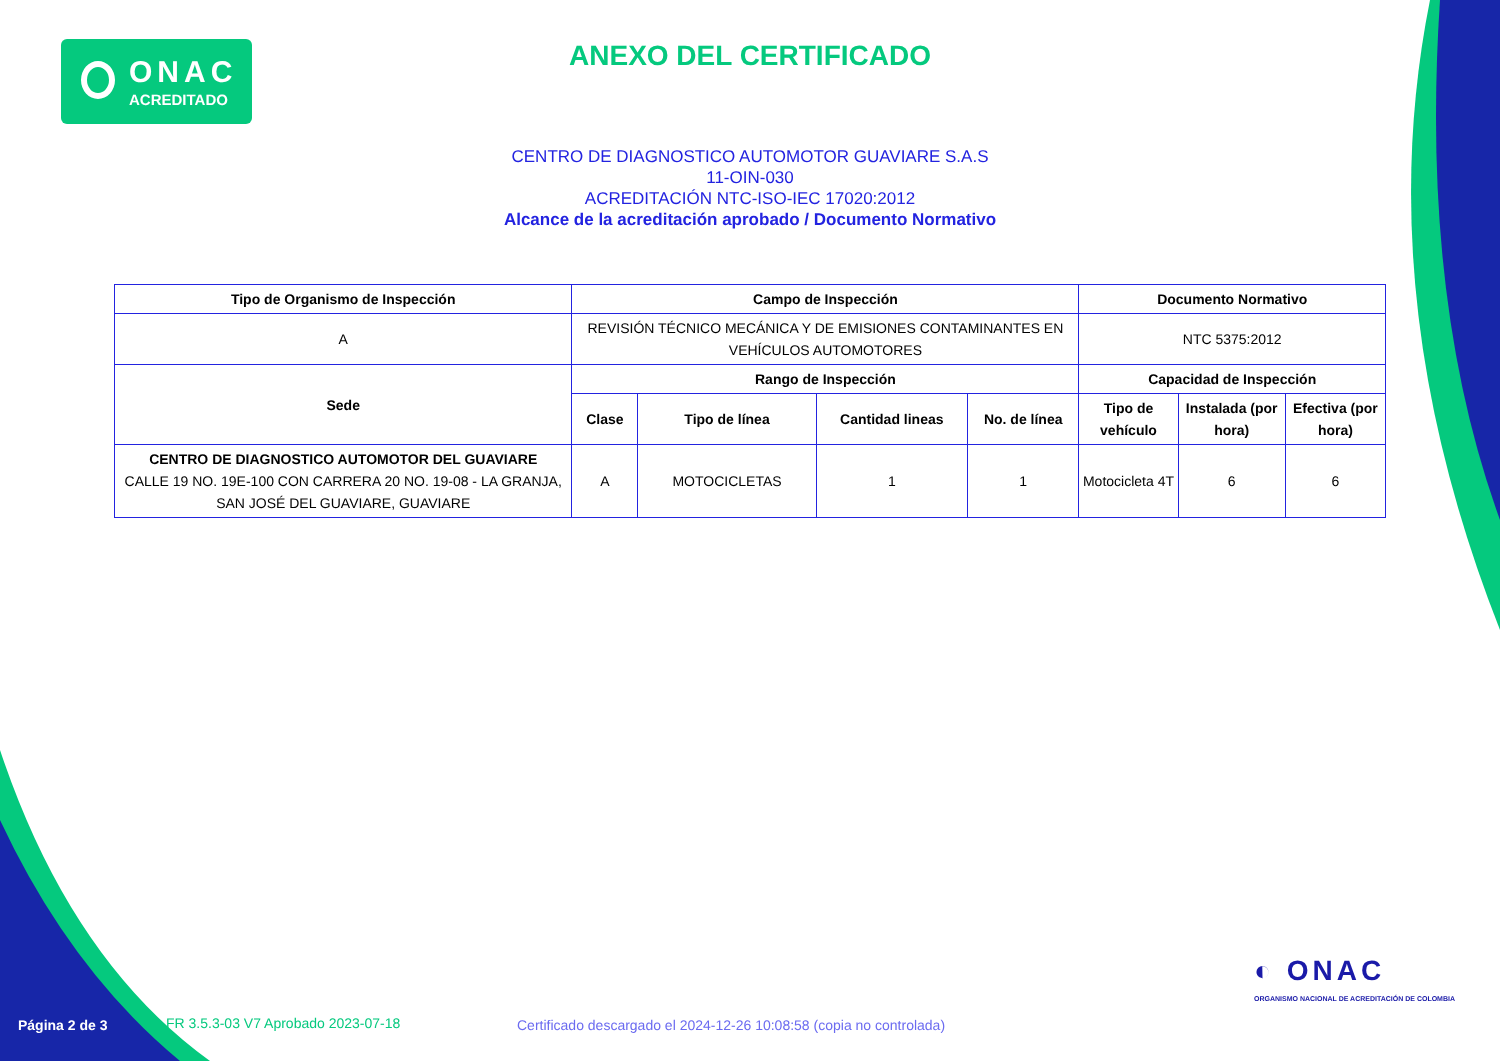ONAC
ACREDITADO
ANEXO DEL CERTIFICADO
CENTRO DE DIAGNOSTICO AUTOMOTOR GUAVIARE S.A.S
11-OIN-030
ACREDITACIÓN NTC-ISO-IEC 17020:2012
Alcance de la acreditación aprobado / Documento Normativo
| Tipo de Organismo de Inspección | Campo de Inspección | | | | Documento Normativo | | |
| --- | --- | --- | --- | --- | --- | --- | --- |
| A | REVISIÓN TÉCNICO MECÁNICA Y DE EMISIONES CONTAMINANTES EN VEHÍCULOS AUTOMOTORES | | | | NTC 5375:2012 | | |
| Sede | Rango de Inspección | | | | Capacidad de Inspección | | |
| | Clase | Tipo de línea | Cantidad lineas | No. de línea | Tipo de vehículo | Instalada (por hora) | Efectiva (por hora) |
| CENTRO DE DIAGNOSTICO AUTOMOTOR DEL GUAVIARE CALLE 19 NO. 19E-100 CON CARRERA 20 NO. 19-08 - LA GRANJA, SAN JOSÉ DEL GUAVIARE, GUAVIARE | A | MOTOCICLETAS | 1 | 1 | Motocicleta 4T | 6 | 6 |
◐ ONAC
ORGANISMO NACIONAL DE ACREDITACIÓN DE COLOMBIA
Página 2 de 3
FR 3.5.3-03 V7 Aprobado 2023-07-18
Certificado descargado el 2024-12-26 10:08:58 (copia no controlada)